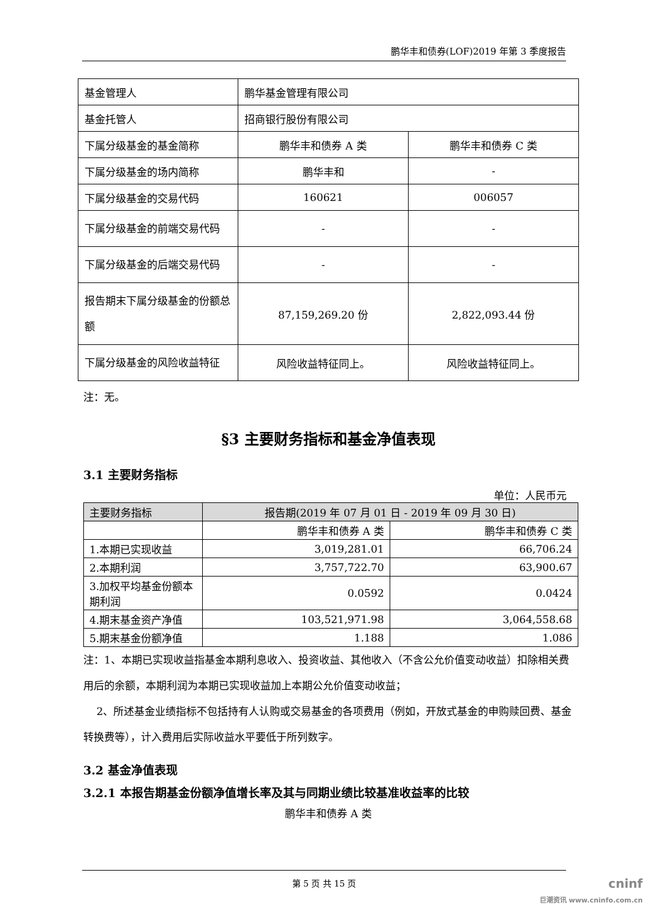鹏华丰和债券(LOF)2019 年第 3 季度报告
| 基金管理人 | 鹏华基金管理有限公司 | |
| 基金托管人 | 招商银行股份有限公司 | |
| 下属分级基金的基金简称 | 鹏华丰和债券 A 类 | 鹏华丰和债券 C 类 |
| 下属分级基金的场内简称 | 鹏华丰和 | - |
| 下属分级基金的交易代码 | 160621 | 006057 |
| 下属分级基金的前端交易代码 | - | - |
| 下属分级基金的后端交易代码 | - | - |
| 报告期末下属分级基金的份额总额 | 87,159,269.20 份 | 2,822,093.44 份 |
| 下属分级基金的风险收益特征 | 风险收益特征同上。 | 风险收益特征同上。 |
注：无。
§3 主要财务指标和基金净值表现
3.1 主要财务指标
单位：人民币元
| 主要财务指标 | 报告期(2019 年 07 月 01 日 - 2019 年 09 月 30 日) | |
| --- | --- | --- |
| | 鹏华丰和债券 A 类 | 鹏华丰和债券 C 类 |
| 1.本期已实现收益 | 3,019,281.01 | 66,706.24 |
| 2.本期利润 | 3,757,722.70 | 63,900.67 |
| 3.加权平均基金份额本期利润 | 0.0592 | 0.0424 |
| 4.期末基金资产净值 | 103,521,971.98 | 3,064,558.68 |
| 5.期末基金份额净值 | 1.188 | 1.086 |
注：1、本期已实现收益指基金本期利息收入、投资收益、其他收入（不含公允价值变动收益）扣除相关费用后的余额，本期利润为本期已实现收益加上本期公允价值变动收益；
2、所述基金业绩指标不包括持有人认购或交易基金的各项费用（例如，开放式基金的申购赎回费、基金转换费等），计入费用后实际收益水平要低于所列数字。
3.2 基金净值表现
3.2.1 本报告期基金份额净值增长率及其与同期业绩比较基准收益率的比较
鹏华丰和债券 A 类
第 5 页 共 15 页
cninf
巨潮资讯 www.cninfo.com.cn